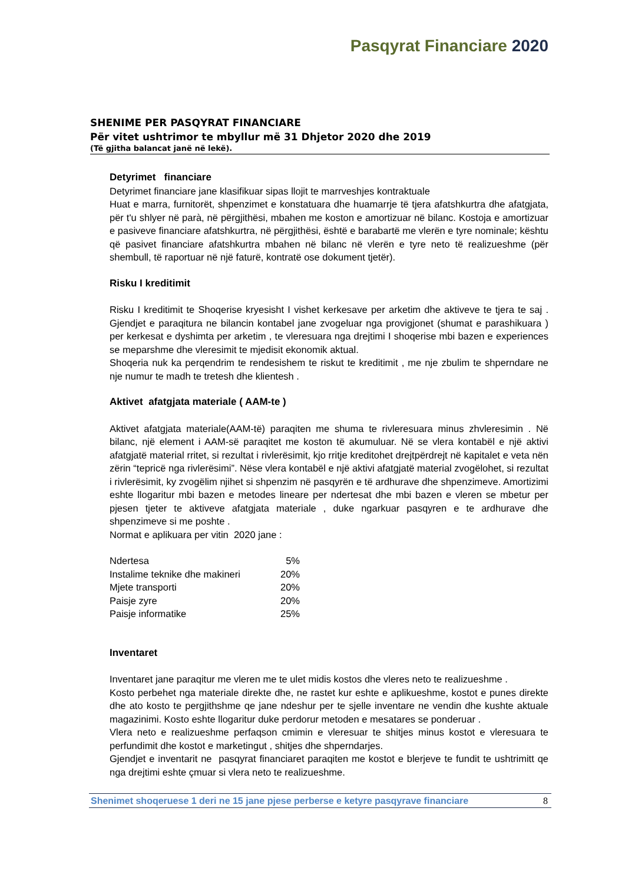Pasqyrat Financiare 2020
SHENIME PER PASQYRAT FINANCIARE
Për vitet ushtrimor te mbyllur më 31 Dhjetor 2020 dhe 2019
(Të gjitha balancat janë në lekë).
Detyrimet financiare
Detyrimet financiare jane klasifikuar sipas llojit te marrveshjes kontraktuale
Huat e marra, furnitorët, shpenzimet e konstatuara dhe huamarrje të tjera afatshkurtra dhe afatgjata, për t'u shlyer në parà, në përgjithësi, mbahen me koston e amortizuar në bilanc. Kostoja e amortizuar e pasiveve financiare afatshkurtra, në përgjithësi, është e barabartë me vlerën e tyre nominale; kështu që pasivet financiare afatshkurtra mbahen në bilanc në vlerën e tyre neto të realizueshme (për shembull, të raportuar në një faturë, kontratë ose dokument tjetër).
Risku I kreditimit
Risku I kreditimit te Shoqerise kryesisht I vishet kerkesave per arketim dhe aktiveve te tjera te saj . Gjendjet e paraqitura ne bilancin kontabel jane zvogeluar nga provigjonet (shumat e parashikuara ) per kerkesat e dyshimta per arketim , te vleresuara nga drejtimi I shoqerise mbi bazen e experiences se meparshme dhe vleresimit te mjedisit ekonomik aktual.
Shoqeria nuk ka perqendrim te rendesishem te riskut te kreditimit , me nje zbulim te shperndare ne nje numur te madh te tretesh dhe klientesh .
Aktivet afatgjata materiale ( AAM-te )
Aktivet afatgjata materiale(AAM-të) paraqiten me shuma te rivleresuara minus zhvleresimin . Në bilanc, një element i AAM-së paraqitet me koston të akumuluar. Në se vlera kontabël e një aktivi afatgjatë material rritet, si rezultat i rivlerësimit, kjo rritje kreditohet drejtpërdrejt në kapitalet e veta nën zërin “tepricë nga rivlerësimi”. Nëse vlera kontabël e një aktivi afatgjatë material zvogëlohet, si rezultat i rivlerësimit, ky zvogëlim njihet si shpenzim në pasqyrën e të ardhurave dhe shpenzimeve. Amortizimi eshte llogaritur mbi bazen e metodes lineare per ndertesat dhe mbi bazen e vleren se mbetur per pjesen tjeter te aktiveve afatgjata materiale , duke ngarkuar pasqyren e te ardhurave dhe shpenzimeve si me poshte .
Normat e aplikuara per vitin 2020 jane :
| Ndertesa | 5% |
| Instalime teknike dhe makineri | 20% |
| Mjete transporti | 20% |
| Paisje zyre | 20% |
| Paisje informatike | 25% |
Inventaret
Inventaret jane paraqitur me vleren me te ulet midis kostos dhe vleres neto te realizueshme .
Kosto perbehet nga materiale direkte dhe, ne rastet kur eshte e aplikueshme, kostot e punes direkte dhe ato kosto te pergjithshme qe jane ndeshur per te sjelle inventare ne vendin dhe kushte aktuale magazinimi. Kosto eshte llogaritur duke perdorur metoden e mesatares se ponderuar .
Vlera neto e realizueshme perfaqson cmimin e vleresuar te shitjes minus kostot e vleresuara te perfundimit dhe kostot e marketingut , shitjes dhe shperndarjes.
Gjendjet e inventarit ne pasqyrat financiaret paraqiten me kostot e blerjeve te fundit te ushtrimitt qe nga drejtimi eshte çmuar si vlera neto te realizueshme.
Shenimet shoqeruese 1 deri ne 15 jane pjese perberse e ketyre pasqyrave financiare 8